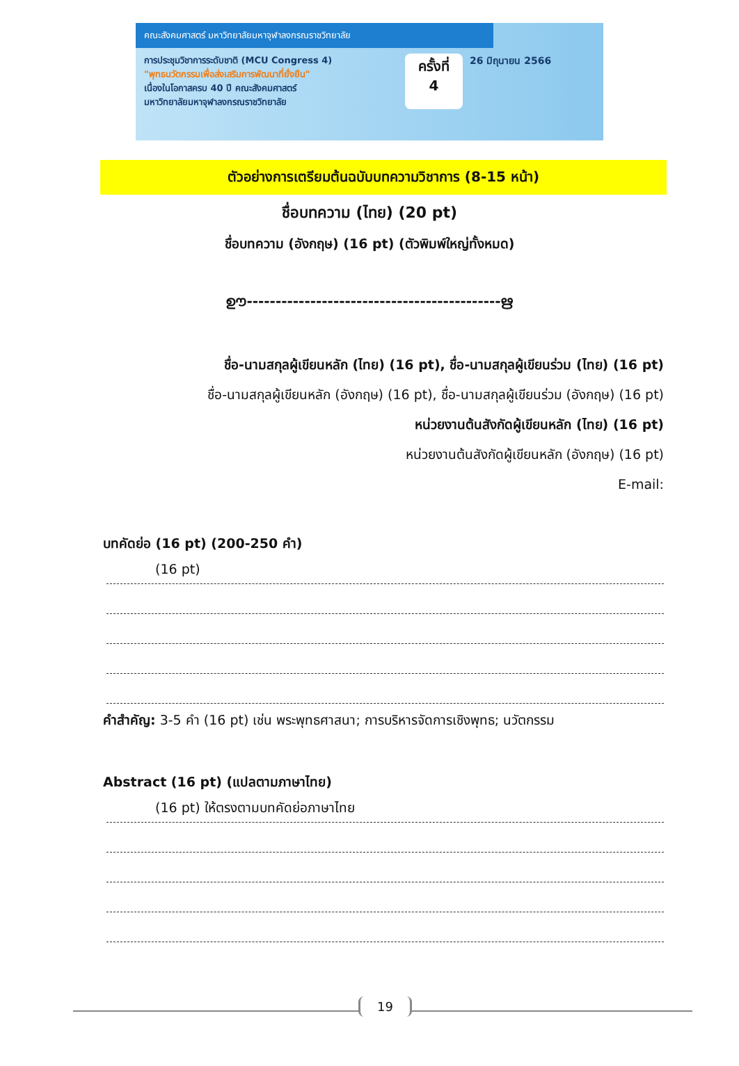คณะสังคมศาสตร์ มหาวิทยาลัยมหาจุฬาลงกรณราชวิทยาลัย
การประชุมวิชาการระดับชาติ (MCU Congress 4)
"พุทธนวัตกรรมเพื่อส่งเสริมการพัฒนาที่ยั่งยืน"
เนื่องในโอกาสครบ 40 ปี คณะสังคมศาสตร์
มหาวิทยาลัยมหาจุฬาลงกรณราชวิทยาลัย
ครั้งที่
4
26 มิถุนายน 2566
ตัวอย่างการเตรียมต้นฉบับบทความวิชาการ (8-15 หน้า)
ชื่อบทความ (ไทย) (20 pt)
ชื่อบทความ (อังกฤษ) (16 pt) (ตัวพิมพ์ใหญ่ทั้งหมด)
ഊ--------------------------------------------ഋ
ชื่อ-นามสกุลผู้เขียนหลัก (ไทย) (16 pt), ชื่อ-นามสกุลผู้เขียนร่วม (ไทย) (16 pt)
ชื่อ-นามสกุลผู้เขียนหลัก (อังกฤษ) (16 pt), ชื่อ-นามสกุลผู้เขียนร่วม (อังกฤษ) (16 pt)
หน่วยงานต้นสังกัดผู้เขียนหลัก (ไทย) (16 pt)
หน่วยงานต้นสังกัดผู้เขียนหลัก (อังกฤษ) (16 pt)
E-mail:
บทคัดย่อ (16 pt) (200-250 คำ)
(16 pt)
คำสำคัญ: 3-5 คำ (16 pt) เช่น พระพุทธศาสนา; การบริหารจัดการเชิงพุทธ; นวัตกรรม
Abstract (16 pt) (แปลตามภาษาไทย)
(16 pt) ให้ตรงตามบทคัดย่อภาษาไทย
19